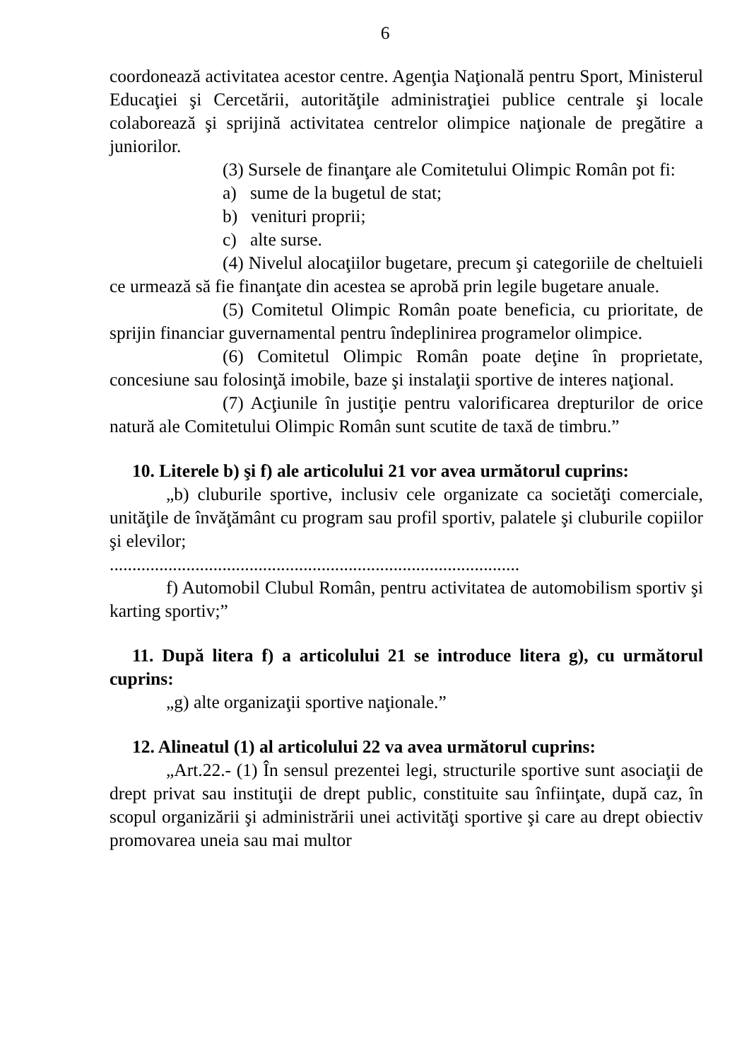6
coordonează activitatea acestor centre. Agenţia Naţională pentru Sport, Ministerul Educaţiei şi Cercetării, autorităţile administraţiei publice centrale şi locale colaborează şi sprijină activitatea centrelor olimpice naţionale de pregătire a juniorilor.
(3) Sursele de finanţare ale Comitetului Olimpic Român pot fi:
a) sume de la bugetul de stat;
b) venituri proprii;
c) alte surse.
(4) Nivelul alocaţiilor bugetare, precum şi categoriile de cheltuieli ce urmează să fie finanţate din acestea se aprobă prin legile bugetare anuale.
(5) Comitetul Olimpic Român poate beneficia, cu prioritate, de sprijin financiar guvernamental pentru îndeplinirea programelor olimpice.
(6) Comitetul Olimpic Român poate deţine în proprietate, concesiune sau folosinţă imobile, baze şi instalaţii sportive de interes naţional.
(7) Acţiunile în justiţie pentru valorificarea drepturilor de orice natură ale Comitetului Olimpic Român sunt scutite de taxă de timbru.”
10. Literele b) şi f) ale articolului 21 vor avea următorul cuprins:
„b) cluburile sportive, inclusiv cele organizate ca societăţi comerciale, unităţile de învăţământ cu program sau profil sportiv, palatele şi cluburile copiilor şi elevilor;
...........................................................................................
f) Automobil Clubul Român, pentru activitatea de automobilism sportiv şi karting sportiv;”
11. După litera f) a articolului 21 se introduce litera g), cu următorul cuprins:
„g) alte organizaţii sportive naţionale.”
12. Alineatul (1) al articolului 22 va avea următorul cuprins:
„Art.22.- (1) În sensul prezentei legi, structurile sportive sunt asociaţii de drept privat sau instituţii de drept public, constituite sau înfiinţate, după caz, în scopul organizării şi administrării unei activităţi sportive şi care au drept obiectiv promovarea uneia sau mai multor